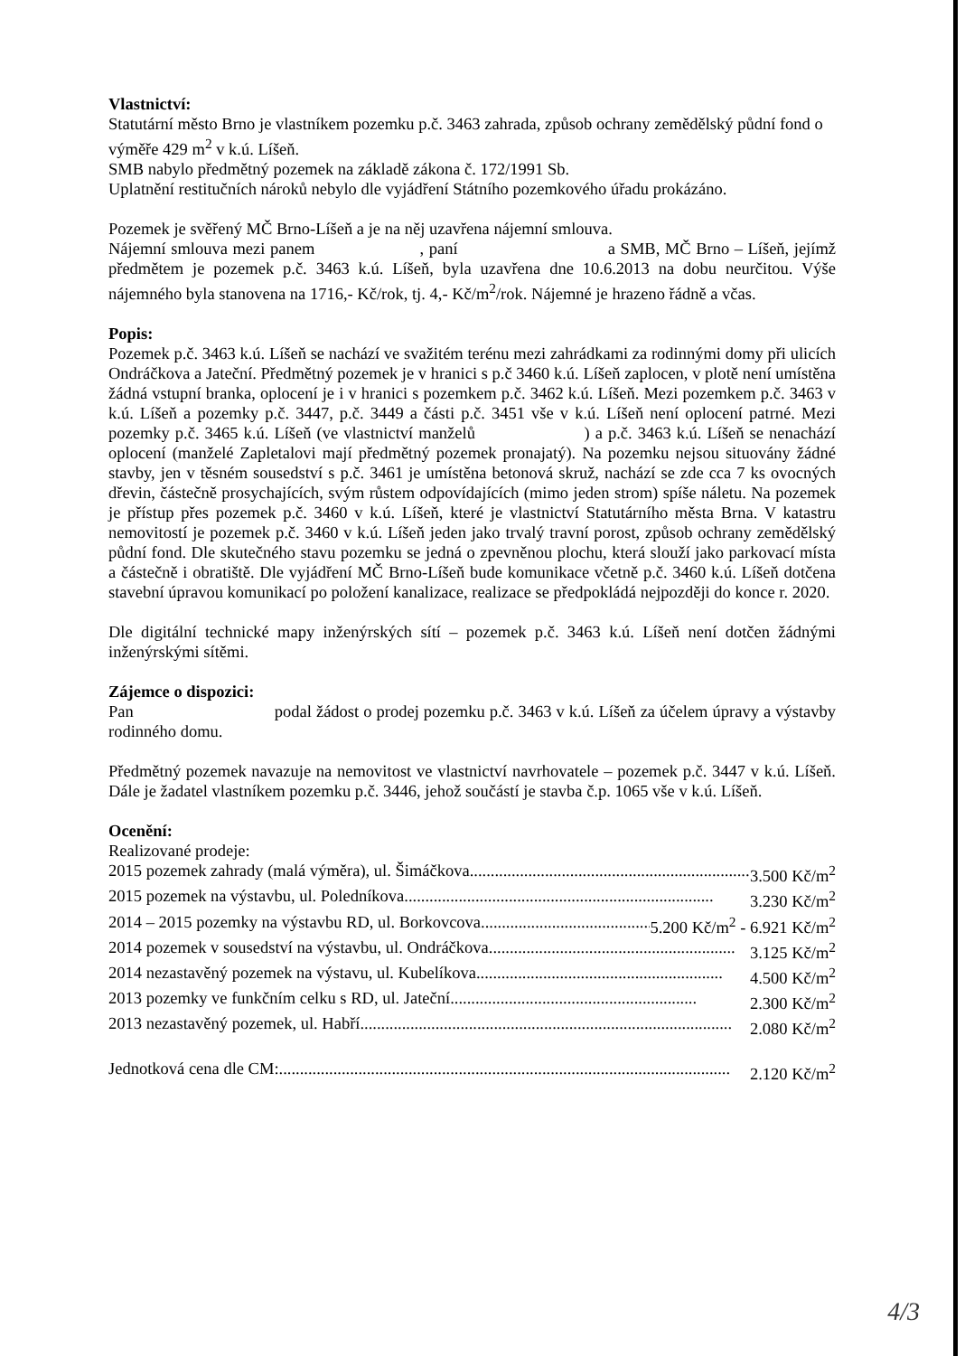Vlastnictví:
Statutární město Brno je vlastníkem pozemku p.č. 3463 zahrada, způsob ochrany zemědělský půdní fond o výměře 429 m<sup>2</sup> v k.ú. Líšeň.
SMB nabylo předmětný pozemek na základě zákona č. 172/1991 Sb.
Uplatnění restitučních nároků nebylo dle vyjádření Státního pozemkového úřadu prokázáno.
Pozemek je svěřený MČ Brno-Líšeň a je na něj uzavřena nájemní smlouva.
Nájemní smlouva mezi panem , paní a SMB, MČ Brno – Líšeň, jejímž předmětem je pozemek p.č. 3463 k.ú. Líšeň, byla uzavřena dne 10.6.2013 na dobu neurčitou. Výše nájemného byla stanovena na 1716,- Kč/rok, tj. 4,- Kč/m<sup>2</sup>/rok. Nájemné je hrazeno řádně a včas.
Popis:
Pozemek p.č. 3463 k.ú. Líšeň se nachází ve svažitém terénu mezi zahrádkami za rodinnými domy při ulicích Ondráčkova a Jateční. Předmětný pozemek je v hranici s p.č 3460 k.ú. Líšeň zaplocen, v plotě není umístěna žádná vstupní branka, oplocení je i v hranici s pozemkem p.č. 3462 k.ú. Líšeň. Mezi pozemkem p.č. 3463 v k.ú. Líšeň a pozemky p.č. 3447, p.č. 3449 a části p.č. 3451 vše v k.ú. Líšeň není oplocení patrné. Mezi pozemky p.č. 3465 k.ú. Líšeň (ve vlastnictví manželů ) a p.č. 3463 k.ú. Líšeň se nenachází oplocení (manželé Zapletalovi mají předmětný pozemek pronajatý). Na pozemku nejsou situovány žádné stavby, jen v těsném sousedství s p.č. 3461 je umístěna betonová skruž, nachází se zde cca 7 ks ovocných dřevin, částečně prosychajících, svým růstem odpovídajících (mimo jeden strom) spíše náletu. Na pozemek je přístup přes pozemek p.č. 3460 v k.ú. Líšeň, které je vlastnictví Statutárního města Brna. V katastru nemovitostí je pozemek p.č. 3460 v k.ú. Líšeň jeden jako trvalý travní porost, způsob ochrany zemědělský půdní fond. Dle skutečného stavu pozemku se jedná o zpevněnou plochu, která slouží jako parkovací místa a částečně i obratiště. Dle vyjádření MČ Brno-Líšeň bude komunikace včetně p.č. 3460 k.ú. Líšeň dotčena stavební úpravou komunikací po položení kanalizace, realizace se předpokládá nejpozději do konce r. 2020.
Dle digitální technické mapy inženýrských sítí – pozemek p.č. 3463 k.ú. Líšeň není dotčen žádnými inženýrskými sítěmi.
Zájemce o dispozici:
Pan podal žádost o prodej pozemku p.č. 3463 v k.ú. Líšeň za účelem úpravy a výstavby rodinného domu.
Předmětný pozemek navazuje na nemovitost ve vlastnictví navrhovatele – pozemek p.č. 3447 v k.ú. Líšeň. Dále je žadatel vlastníkem pozemku p.č. 3446, jehož součástí je stavba č.p. 1065 vše v k.ú. Líšeň.
Ocenění:
Realizované prodeje:
2015 pozemek zahrady (malá výměra), ul. Šimáčkova ........................................................................ 3.500 Kč/m<sup>2</sup>
2015 pozemek na výstavbu, ul. Poledníkova .......................................................................... 3.230 Kč/m<sup>2</sup>
2014 – 2015 pozemky na výstavbu RD, ul. Borkovcova .......................................... 5.200 Kč/m<sup>2</sup> - 6.921 Kč/m<sup>2</sup>
2014 pozemek v sousedství na výstavbu, ul. Ondráčkova ........................................................... 3.125 Kč/m<sup>2</sup>
2014 nezastavěný pozemek na výstavu, ul. Kubelíkova ........................................................... 4.500 Kč/m<sup>2</sup>
2013 pozemky ve funkčním celku s RD, ul. Jateční ........................................................... 2.300 Kč/m<sup>2</sup>
2013 nezastavěný pozemek, ul. Habří ......................................................................................... 2.080 Kč/m<sup>2</sup>
Jednotková cena dle CM: ............................................................................................................ 2.120 Kč/m<sup>2</sup>
4/3